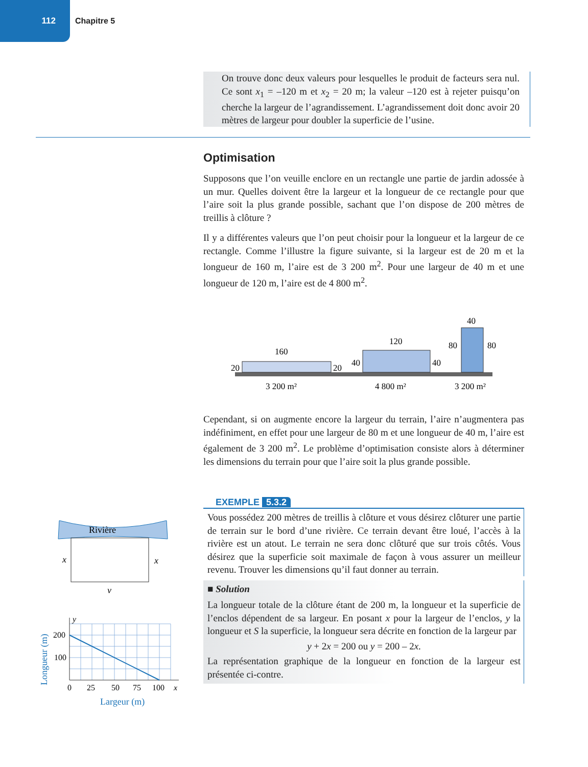112
Chapitre 5
On trouve donc deux valeurs pour lesquelles le produit de facteurs sera nul. Ce sont x<sub>1</sub> = –120 m et x<sub>2</sub> = 20 m; la valeur –120 est à rejeter puisqu’on cherche la largeur de l’agrandissement. L’agrandissement doit donc avoir 20 mètres de largeur pour doubler la superficie de l’usine.
Optimisation
Supposons que l’on veuille enclore en un rectangle une partie de jardin adossée à un mur. Quelles doivent être la largeur et la longueur de ce rectangle pour que l’aire soit la plus grande possible, sachant que l’on dispose de 200 mètres de treillis à clôture ?
Il y a différentes valeurs que l’on peut choisir pour la longueur et la largeur de ce rectangle. Comme l’illustre la figure suivante, si la largeur est de 20 m et la longueur de 160 m, l’aire est de 3 200 m<sup>2</sup>. Pour une largeur de 40 m et une longueur de 120 m, l’aire est de 4 800 m<sup>2</sup>.
160
20
20
3 200 m²
120
40
40
4 800 m²
40
80
80
3 200 m²
Cependant, si on augmente encore la largeur du terrain, l’aire n’augmentera pas indéfiniment, en effet pour une largeur de 80 m et une longueur de 40 m, l’aire est également de 3 200 m<sup>2</sup>. Le problème d’optimisation consiste alors à déterminer les dimensions du terrain pour que l’aire soit la plus grande possible.
EXEMPLE 5.3.2
Vous possédez 200 mètres de treillis à clôture et vous désirez clôturer une partie de terrain sur le bord d’une rivière. Ce terrain devant être loué, l’accès à la rivière est un atout. Le terrain ne sera donc clôturé que sur trois côtés. Vous désirez que la superficie soit maximale de façon à vous assurer un meilleur revenu. Trouver les dimensions qu’il faut donner au terrain.
■ Solution
La longueur totale de la clôture étant de 200 m, la longueur et la superficie de l’enclos dépendent de sa largeur. En posant x pour la largeur de l’enclos, y la longueur et S la superficie, la longueur sera décrite en fonction de la largeur par
y + 2x = 200 ou y = 200 – 2x.
La représentation graphique de la longueur en fonction de la largeur est présentée ci-contre.
Rivière
x
x
y
y
200
100
0
25
50
75
100
x
Largeur (m)
Longueur (m)